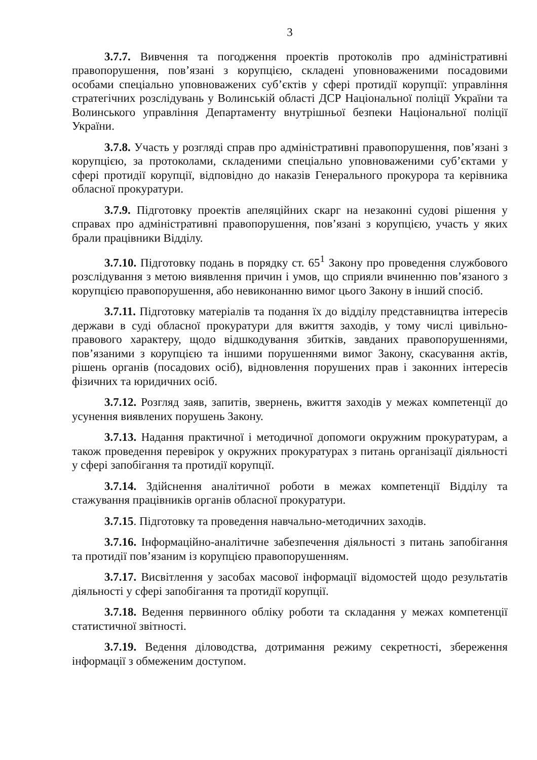3
3.7.7. Вивчення та погодження проектів протоколів про адміністративні правопорушення, пов’язані з корупцією, складені уповноваженими посадовими особами спеціально уповноважених суб’єктів у сфері протидії корупції: управління стратегічних розслідувань у Волинській області ДСР Національної поліції України та Волинського управління Департаменту внутрішньої безпеки Національної поліції України.
3.7.8. Участь у розгляді справ про адміністративні правопорушення, пов’язані з корупцією, за протоколами, складеними спеціально уповноваженими суб’єктами у сфері протидії корупції, відповідно до наказів Генерального прокурора та керівника обласної прокуратури.
3.7.9. Підготовку проектів апеляційних скарг на незаконні судові рішення у справах про адміністративні правопорушення, пов’язані з корупцією, участь у яких брали працівники Відділу.
3.7.10. Підготовку подань в порядку ст. 65<sup>1</sup> Закону про проведення службового розслідування з метою виявлення причин і умов, що сприяли вчиненню пов’язаного з корупцією правопорушення, або невиконанню вимог цього Закону в інший спосіб.
3.7.11. Підготовку матеріалів та подання їх до відділу представництва інтересів держави в суді обласної прокуратури для вжиття заходів, у тому числі цивільно-правового характеру, щодо відшкодування збитків, завданих правопорушеннями, пов’язаними з корупцією та іншими порушеннями вимог Закону, скасування актів, рішень органів (посадових осіб), відновлення порушених прав і законних інтересів фізичних та юридичних осіб.
3.7.12. Розгляд заяв, запитів, звернень, вжиття заходів у межах компетенції до усунення виявлених порушень Закону.
3.7.13. Надання практичної і методичної допомоги окружним прокуратурам, а також проведення перевірок у окружних прокуратурах з питань організації діяльності у сфері запобігання та протидії корупції.
3.7.14. Здійснення аналітичної роботи в межах компетенції Відділу та стажування працівників органів обласної прокуратури.
3.7.15. Підготовку та проведення навчально-методичних заходів.
3.7.16. Інформаційно-аналітичне забезпечення діяльності з питань запобігання та протидії пов’язаним із корупцією правопорушенням.
3.7.17. Висвітлення у засобах масової інформації відомостей щодо результатів діяльності у сфері запобігання та протидії корупції.
3.7.18. Ведення первинного обліку роботи та складання у межах компетенції статистичної звітності.
3.7.19. Ведення діловодства, дотримання режиму секретності, збереження інформації з обмеженим доступом.